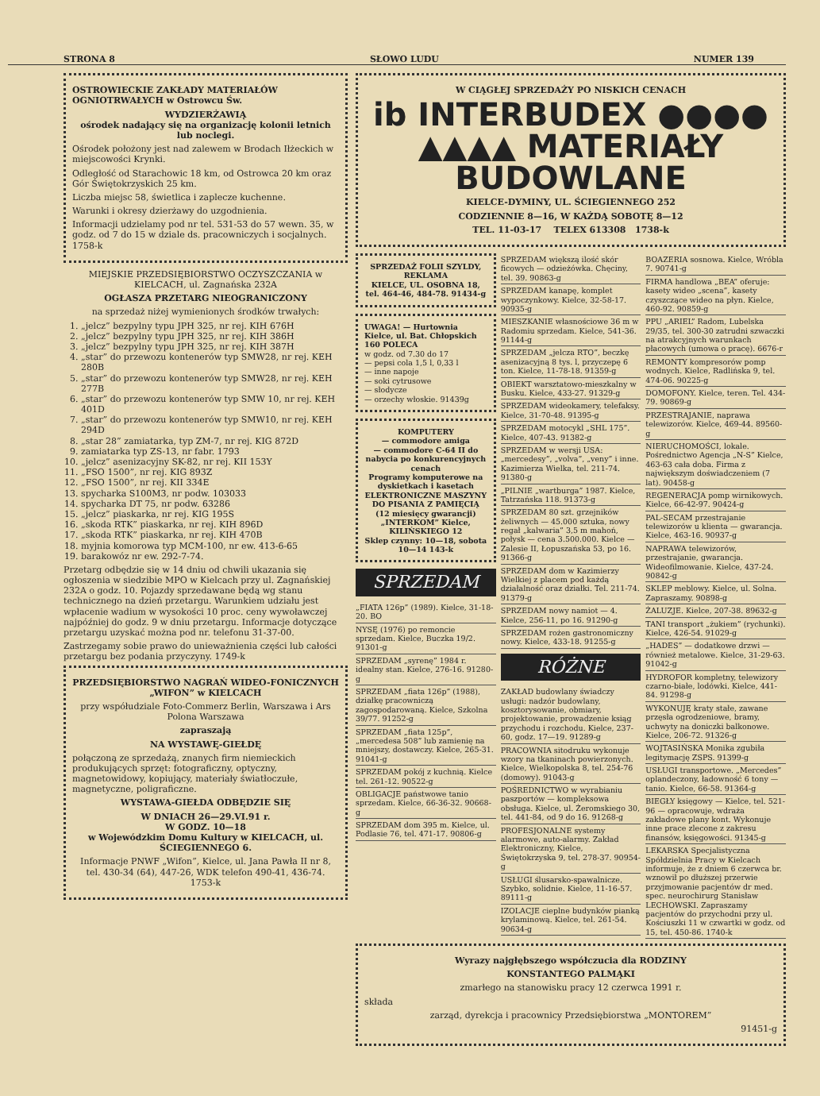STRONA 8 SŁOWO LUDU NUMER 139
OSTROWIECKIE ZAKŁADY MATERIAŁÓW OGNIOTRWAŁYCH w Ostrowcu Św.
WYDZIERŻAWIĄ
ośrodek nadający się na organizację kolonii letnich lub noclegi.
Ośrodek położony jest nad zalewem w Brodach Iłżeckich w miejscowości Krynki.
Odległość od Starachowic 18 km, od Ostrowca 20 km oraz Gór Świętokrzyskich 25 km.
Liczba miejsc 58, świetlica i zaplecze kuchenne.
Warunki i okresy dzierżawy do uzgodnienia.
Informacji udzielamy pod nr tel. 531-53 do 57 wewn. 35, w godz. od 7 do 15 w dziale ds. pracowniczych i socjalnych. 1758-k
MIEJSKIE PRZEDSIĘBIORSTWO OCZYSZCZANIA w KIELCACH, ul. Zagnańska 232A
OGŁASZA PRZETARG NIEOGRANICZONY
na sprzedaż niżej wymienionych środków trwałych:
1. „jelcz” bezpylny typu JPH 325, nr rej. KIH 676H
2. „jelcz” bezpylny typu JPH 325, nr rej. KIH 386H
3. „jelcz” bezpylny typu JPH 325, nr rej. KIH 387H
4. „star” do przewozu kontenerów typ SMW28, nr rej. KEH 280B
5. „star” do przewozu kontenerów typ SMW28, nr rej. KEH 277B
6. „star” do przewozu kontenerów typ SMW 10, nr rej. KEH 401D
7. „star” do przewozu kontenerów typ SMW10, nr rej. KEH 294D
8. „star 28” zamiatarka, typ ZM-7, nr rej. KIG 872D
9. zamiatarka typ ZS-13, nr fabr. 1793
10. „jelcz” asenizacyjny SK-82, nr rej. KII 153Y
11. „FSO 1500”, nr rej. KIG 893Z
12. „FSO 1500”, nr rej. KII 334E
13. spycharka S100M3, nr podw. 103033
14. spycharka DT 75, nr podw. 63286
15. „jelcz” piaskarka, nr rej. KIG 195S
16. „skoda RTK” piaskarka, nr rej. KIH 896D
17. „skoda RTK” piaskarka, nr rej. KIH 470B
18. myjnia komorowa typ MCM-100, nr ew. 413-6-65
19. barakowóz nr ew. 292-7-74.
Przetarg odbędzie się w 14 dniu od chwili ukazania się ogłoszenia w siedzibie MPO w Kielcach przy ul. Zagnańskiej 232A o godz. 10. Pojazdy sprzedawane będą wg stanu technicznego na dzień przetargu. Warunkiem udziału jest wpłacenie wadium w wysokości 10 proc. ceny wywoławczej najpóźniej do godz. 9 w dniu przetargu. Informacje dotyczące przetargu uzyskać można pod nr. telefonu 31-37-00.
Zastrzegamy sobie prawo do unieważnienia części lub całości przetargu bez podania przyczyny. 1749-k
PRZEDSIĘBIORSTWO NAGRAŃ WIDEO-FONICZNYCH „WIFON” w KIELCACH
przy współudziale Foto-Commerz Berlin, Warszawa i Ars Polona Warszawa
zapraszają
NA WYSTAWĘ-GIEŁDĘ
połączoną ze sprzedażą, znanych firm niemieckich produkujących sprzęt: fotograficzny, optyczny, magnetowidowy, kopiujący, materiały światłoczułe, magnetyczne, poligraficzne.
WYSTAWA-GIEŁDA ODBĘDZIE SIĘ
W DNIACH 26—29.VI.91 r.
W GODZ. 10—18
w Wojewódzkim Domu Kultury w KIELCACH, ul. ŚCIEGIENNEGO 6.
Informacje PNWF „Wifon”, Kielce, ul. Jana Pawła II nr 8, tel. 430-34 (64), 447-26, WDK telefon 490-41, 436-74. 1753-k
W CIĄGŁEJ SPRZEDAŻY PO NISKICH CENACH
ib INTERBUDEX ●●●●
▲▲▲▲ MATERIAŁY BUDOWLANE
KIELCE-DYMINY, UL. ŚCIEGIENNEGO 252
CODZIENNIE 8—16, W KAŻDĄ SOBOTĘ 8—12
TEL. 11-03-17 TELEX 613308 1738-k
SPRZEDAŻ FOLII SZYLDY, REKLAMA
KIELCE, UL. OSOBNA 18, tel. 464-46, 484-78. 91434-g
UWAGA! — Hurtownia Kielce, ul. Bat. Chłopskich 160 POLECA
w godz. od 7.30 do 17
— pepsi cola 1,5 l, 0,33 l
— inne napoje
— soki cytrusowe
— słodycze
— orzechy włoskie. 91439g
KOMPUTERY
— commodore amiga
— commodore C-64 II do nabycia po konkurencyjnych cenach
Programy komputerowe na dyskietkach i kasetach
ELEKTRONICZNE MASZYNY DO PISANIA Z PAMIĘCIĄ (12 miesięcy gwarancji)
„INTERKOM” Kielce, KILIŃSKIEGO 12
Sklep czynny: 10—18, sobota 10—14 143-k
SPRZEDAM
„FIATA 126p” (1989). Kielce, 31-18-20. BO
NYSĘ (1976) po remoncie sprzedam. Kielce, Buczka 19/2. 91301-g
SPRZEDAM „syrenę” 1984 r. idealny stan. Kielce, 276-16. 91280-g
SPRZEDAM „fiata 126p” (1988), działkę pracowniczą zagospodarowaną. Kielce, Szkolna 39/77. 91252-g
SPRZEDAM „fiata 125p”, „mercedesa 508” lub zamienię na mniejszy, dostawczy. Kielce, 265-31. 91041-g
SPRZEDAM pokój z kuchnią. Kielce tel. 261-12. 90522-g
OBLIGACJE państwowe tanio sprzedam. Kielce, 66-36-32. 90668-g
SPRZEDAM dom 395 m. Kielce, ul. Podlasie 76, tel. 471-17. 90806-g
SPRZEDAM większą ilość skór ficowych — odzieżówka. Chęciny, tel. 39. 90863-g
SPRZEDAM kanapę, komplet wypoczynkowy. Kielce, 32-58-17. 90935-g
MIESZKANIE własnościowe 36 m w Radomiu sprzedam. Kielce, 541-36. 91144-g
SPRZEDAM „jelcza RTO”, beczkę asenizacyjną 8 tys. l, przyczepę 6 ton. Kielce, 11-78-18. 91359-g
OBIEKT warsztatowo-mieszkalny w Busku. Kielce, 433-27. 91329-g
SPRZEDAM wideokamery, telefaksy. Kielce, 31-70-48. 91395-g
SPRZEDAM motocykl „SHL 175”. Kielce, 407-43. 91382-g
SPRZEDAM w wersji USA: „mercedesy”, „volva”, „veny” i inne. Kazimierza Wielka, tel. 211-74. 91380-g
„PILNIE „wartburga” 1987. Kielce, Tatrzańska 118. 91373-g
SPRZEDAM 80 szt. grzejników żeliwnych — 45.000 sztuka, nowy regał „kalwaria” 3,5 m mahoń, połysk — cena 3.500.000. Kielce — Zalesie II, Łopuszańska 53, po 16. 91366-g
SPRZEDAM dom w Kazimierzy Wielkiej z placem pod każdą działalność oraz działki. Tel. 211-74. 91379-g
SPRZEDAM nowy namiot — 4. Kielce, 256-11, po 16. 91290-g
SPRZEDAM rożen gastronomiczny nowy. Kielce, 433-18. 91255-g
RÓŻNE
ZAKŁAD budowlany świadczy usługi: nadzór budowlany, kosztorysowanie, obmiary, projektowanie, prowadzenie ksiąg przychodu i rozchodu. Kielce, 237-60, godz. 17—19. 91289-g
PRACOWNIA sitodruku wykonuje wzory na tkaninach powierzonych. Kielce, Wielkopolska 8, tel. 254-76 (domowy). 91043-g
POŚREDNICTWO w wyrabianiu paszportów — kompleksowa obsługa. Kielce, ul. Żeromskiego 30, tel. 441-84, od 9 do 16. 91268-g
PROFESJONALNE systemy alarmowe, auto-alarmy. Zakład Elektroniczny, Kielce, Świętokrzyska 9, tel. 278-37. 90954-g
USŁUGI ślusarsko-spawalnicze. Szybko, solidnie. Kielce, 11-16-57. 89111-g
IZOLACJE cieplne budynków pianką krylaminową. Kielce, tel. 261-54. 90634-g
BOAZERIA sosnowa. Kielce, Wróbla 7. 90741-g
FIRMA handlowa „BEA” oferuje: kasety wideo „scena”, kasety czyszczące wideo na płyn. Kielce, 460-92. 90859-g
PPU „ARIEL” Radom, Lubelska 29/35, tel. 300-30 zatrudni szwaczki na atrakcyjnych warunkach płacowych (umowa o pracę). 6676-r
REMONTY kompresorów pomp wodnych. Kielce, Radlińska 9, tel. 474-06. 90225-g
DOMOFONY. Kielce, teren. Tel. 434-79. 90869-g
PRZESTRAJANIE, naprawa telewizorów. Kielce, 469-44. 89560-g
NIERUCHOMOŚCI, lokale. Pośrednictwo Agencja „N-S” Kielce, 463-63 cała doba. Firma z największym doświadczeniem (7 lat). 90458-g
REGENERACJA pomp wirnikowych. Kielce, 66-42-97. 90424-g
PAL-SECAM przestrajanie telewizorów u klienta — gwarancja. Kielce, 463-16. 90937-g
NAPRAWA telewizorów, przestrajanie, gwarancja. Wideofilmowanie. Kielce, 437-24. 90842-g
SKLEP meblowy. Kielce, ul. Solna. Zapraszamy. 90898-g
ŻALUZJE. Kielce, 207-38. 89632-g
TANI transport „żukiem” (rychunki). Kielce, 426-54. 91029-g
„HADES” — dodatkowe drzwi — również metalowe. Kielce, 31-29-63. 91042-g
HYDROFOR kompletny, telewizory czarno-białe, lodówki. Kielce, 441-84. 91298-g
WYKONUJĘ kraty stałe, zawane przęsła ogrodzeniowe, bramy, uchwyty na doniczki balkonowe. Kielce, 206-72. 91326-g
WOJTASIŃSKA Monika zgubiła legitymację ZSPS. 91399-g
USŁUGI transportowe. „Mercedes” oplandeczony, ładowność 6 tony — tanio. Kielce, 66-58. 91364-g
BIEGŁY księgowy — Kielce, tel. 521-96 — opracowuje, wdraża zakładowe plany kont. Wykonuje inne prace zlecone z zakresu finansów, księgowości. 91345-g
LEKARSKA Specjalistyczna Spółdzielnia Pracy w Kielcach informuje, że z dniem 6 czerwca br. wznowił po dłuższej przerwie przyjmowanie pacjentów dr med. spec. neurochirurg Stanisław LECHOWSKI. Zapraszamy pacjentów do przychodni przy ul. Kościuszki 11 w czwartki w godz. od 15, tel. 450-86. 1740-k
Wyrazy najgłębszego współczucia dla RODZINY
KONSTANTEGO PALMĄKI
zmarłego na stanowisku pracy 12 czerwca 1991 r.
składa
zarząd, dyrekcja i pracownicy Przedsiębiorstwa „MONTOREM”
91451-g